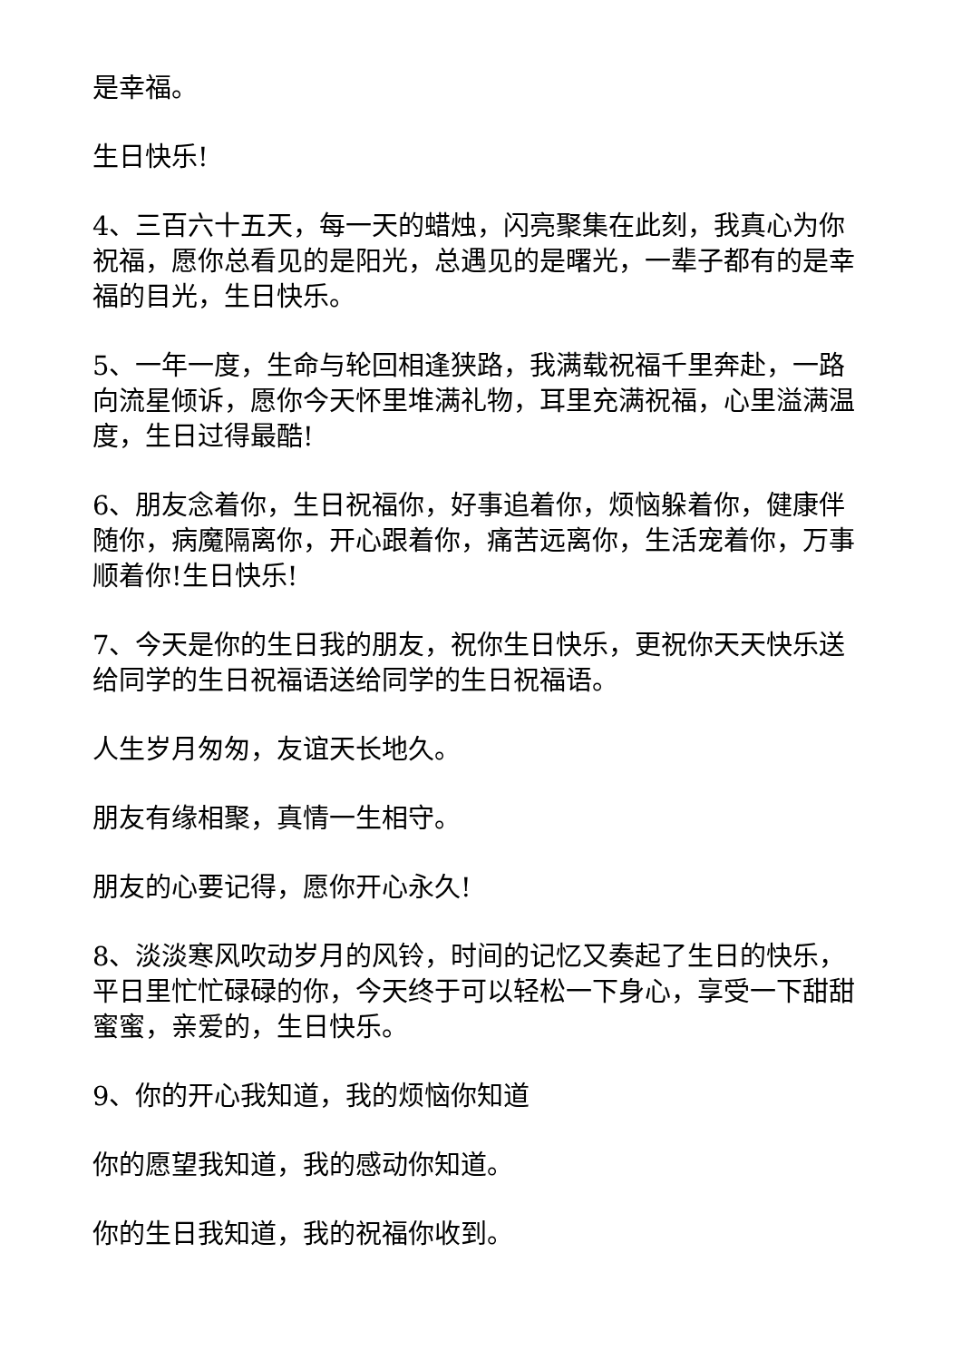是幸福。
生日快乐!
4、三百六十五天，每一天的蜡烛，闪亮聚集在此刻，我真心为你祝福，愿你总看见的是阳光，总遇见的是曙光，一辈子都有的是幸福的目光，生日快乐。
5、一年一度，生命与轮回相逢狭路，我满载祝福千里奔赴，一路向流星倾诉，愿你今天怀里堆满礼物，耳里充满祝福，心里溢满温度，生日过得最酷!
6、朋友念着你，生日祝福你，好事追着你，烦恼躲着你，健康伴随你，病魔隔离你，开心跟着你，痛苦远离你，生活宠着你，万事顺着你!生日快乐!
7、今天是你的生日我的朋友，祝你生日快乐，更祝你天天快乐送给同学的生日祝福语送给同学的生日祝福语。
人生岁月匆匆，友谊天长地久。
朋友有缘相聚，真情一生相守。
朋友的心要记得，愿你开心永久!
8、淡淡寒风吹动岁月的风铃，时间的记忆又奏起了生日的快乐，平日里忙忙碌碌的你，今天终于可以轻松一下身心，享受一下甜甜蜜蜜，亲爱的，生日快乐。
9、你的开心我知道，我的烦恼你知道
你的愿望我知道，我的感动你知道。
你的生日我知道，我的祝福你收到。